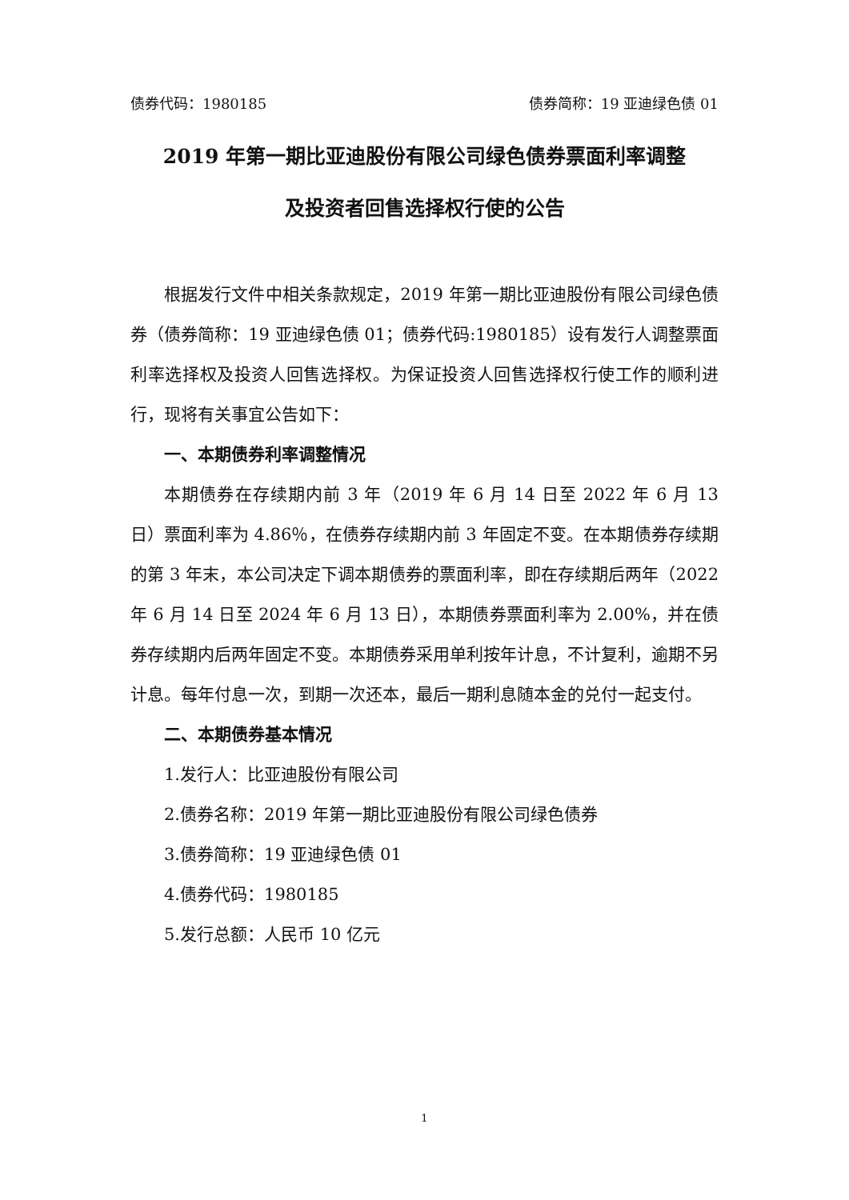债券代码：1980185 债券简称：19 亚迪绿色债 01
2019 年第一期比亚迪股份有限公司绿色债券票面利率调整
及投资者回售选择权行使的公告
根据发行文件中相关条款规定，2019 年第一期比亚迪股份有限公司绿色债券（债券简称：19 亚迪绿色债 01；债券代码:1980185）设有发行人调整票面利率选择权及投资人回售选择权。为保证投资人回售选择权行使工作的顺利进行，现将有关事宜公告如下：
一、本期债券利率调整情况
本期债券在存续期内前 3 年（2019 年 6 月 14 日至 2022 年 6 月 13 日）票面利率为 4.86％，在债券存续期内前 3 年固定不变。在本期债券存续期的第 3 年末，本公司决定下调本期债券的票面利率，即在存续期后两年（2022 年 6 月 14 日至 2024 年 6 月 13 日），本期债券票面利率为 2.00%，并在债券存续期内后两年固定不变。本期债券采用单利按年计息，不计复利，逾期不另计息。每年付息一次，到期一次还本，最后一期利息随本金的兑付一起支付。
二、本期债券基本情况
1.发行人：比亚迪股份有限公司
2.债券名称：2019 年第一期比亚迪股份有限公司绿色债券
3.债券简称：19 亚迪绿色债 01
4.债券代码：1980185
5.发行总额：人民币 10 亿元
1